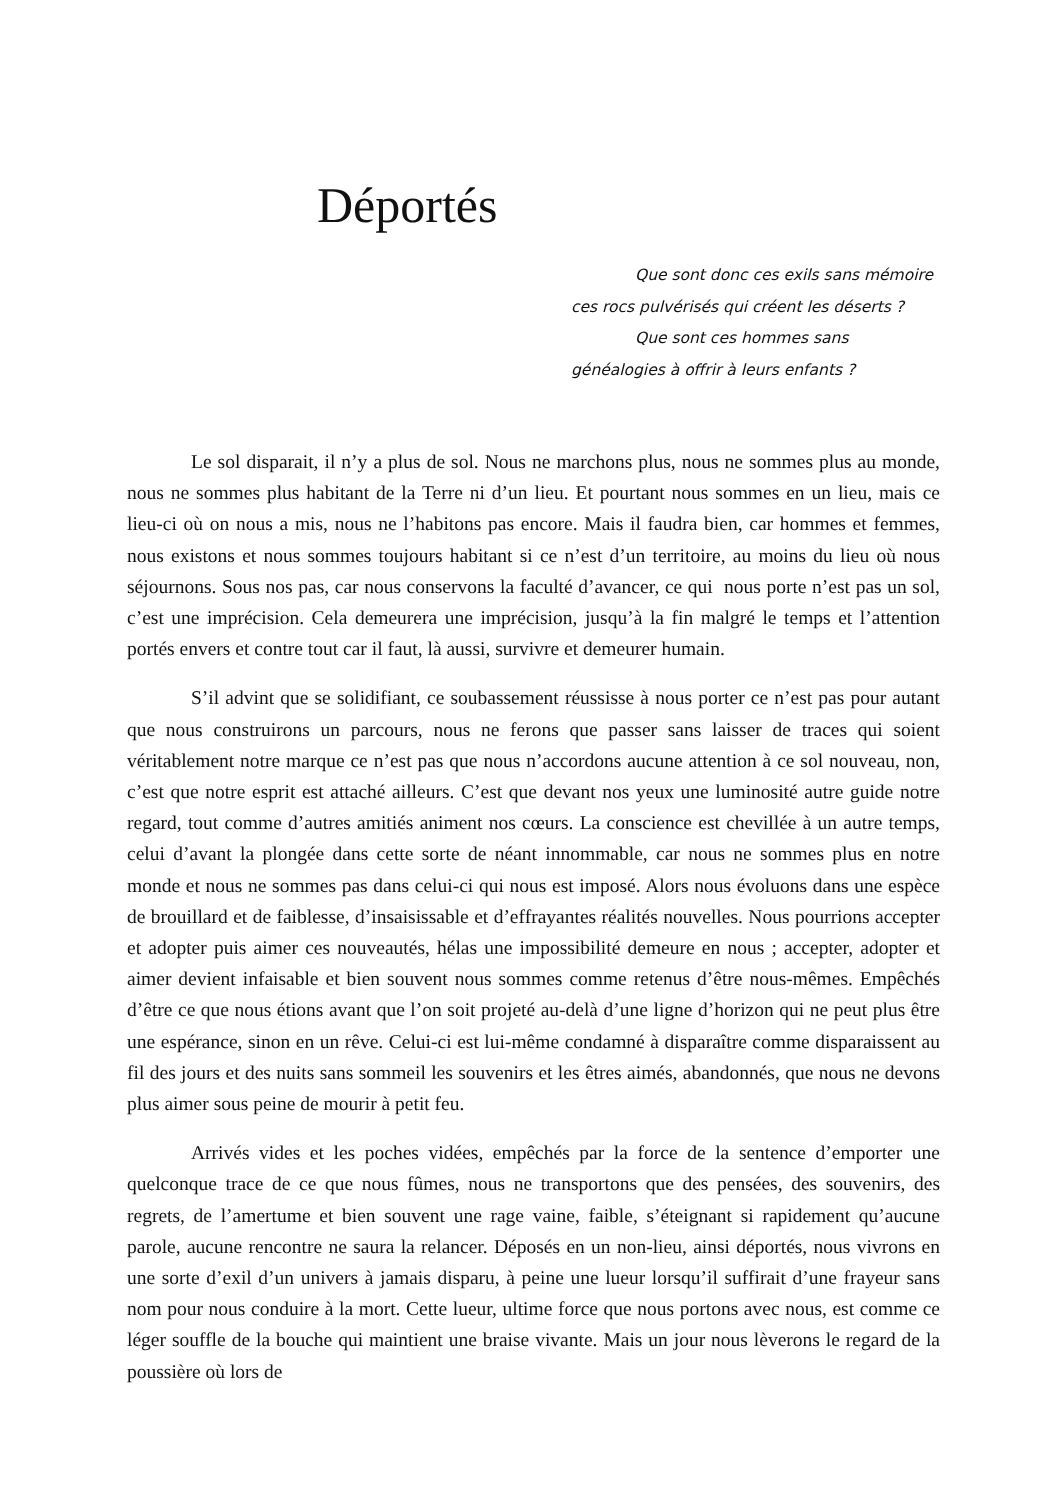Déportés
Que sont donc ces exils sans mémoire ces rocs pulvérisés qui créent les déserts ?
Que sont ces hommes sans généalogies à offrir à leurs enfants ?
Le sol disparait, il n’y a plus de sol. Nous ne marchons plus, nous ne sommes plus au monde, nous ne sommes plus habitant de la Terre ni d’un lieu. Et pourtant nous sommes en un lieu, mais ce lieu-ci où on nous a mis, nous ne l’habitons pas encore. Mais il faudra bien, car hommes et femmes, nous existons et nous sommes toujours habitant si ce n’est d’un territoire, au moins du lieu où nous séjournons. Sous nos pas, car nous conservons la faculté d’avancer, ce qui nous porte n’est pas un sol, c’est une imprécision. Cela demeurera une imprécision, jusqu’à la fin malgré le temps et l’attention portés envers et contre tout car il faut, là aussi, survivre et demeurer humain.
S’il advint que se solidifiant, ce soubassement réussisse à nous porter ce n’est pas pour autant que nous construirons un parcours, nous ne ferons que passer sans laisser de traces qui soient véritablement notre marque ce n’est pas que nous n’accordons aucune attention à ce sol nouveau, non, c’est que notre esprit est attaché ailleurs. C’est que devant nos yeux une luminosité autre guide notre regard, tout comme d’autres amitiés animent nos cœurs. La conscience est chevillée à un autre temps, celui d’avant la plongée dans cette sorte de néant innommable, car nous ne sommes plus en notre monde et nous ne sommes pas dans celui-ci qui nous est imposé. Alors nous évoluons dans une espèce de brouillard et de faiblesse, d’insaisissable et d’effrayantes réalités nouvelles. Nous pourrions accepter et adopter puis aimer ces nouveautés, hélas une impossibilité demeure en nous ; accepter, adopter et aimer devient infaisable et bien souvent nous sommes comme retenus d’être nous-mêmes. Empêchés d’être ce que nous étions avant que l’on soit projeté au-delà d’une ligne d’horizon qui ne peut plus être une espérance, sinon en un rêve. Celui-ci est lui-même condamné à disparaître comme disparaissent au fil des jours et des nuits sans sommeil les souvenirs et les êtres aimés, abandonnés, que nous ne devons plus aimer sous peine de mourir à petit feu.
Arrivés vides et les poches vidées, empêchés par la force de la sentence d’emporter une quelconque trace de ce que nous fûmes, nous ne transportons que des pensées, des souvenirs, des regrets, de l’amertume et bien souvent une rage vaine, faible, s’éteignant si rapidement qu’aucune parole, aucune rencontre ne saura la relancer. Déposés en un non-lieu, ainsi déportés, nous vivrons en une sorte d’exil d’un univers à jamais disparu, à peine une lueur lorsqu’il suffirait d’une frayeur sans nom pour nous conduire à la mort. Cette lueur, ultime force que nous portons avec nous, est comme ce léger souffle de la bouche qui maintient une braise vivante. Mais un jour nous lèverons le regard de la poussière où lors de